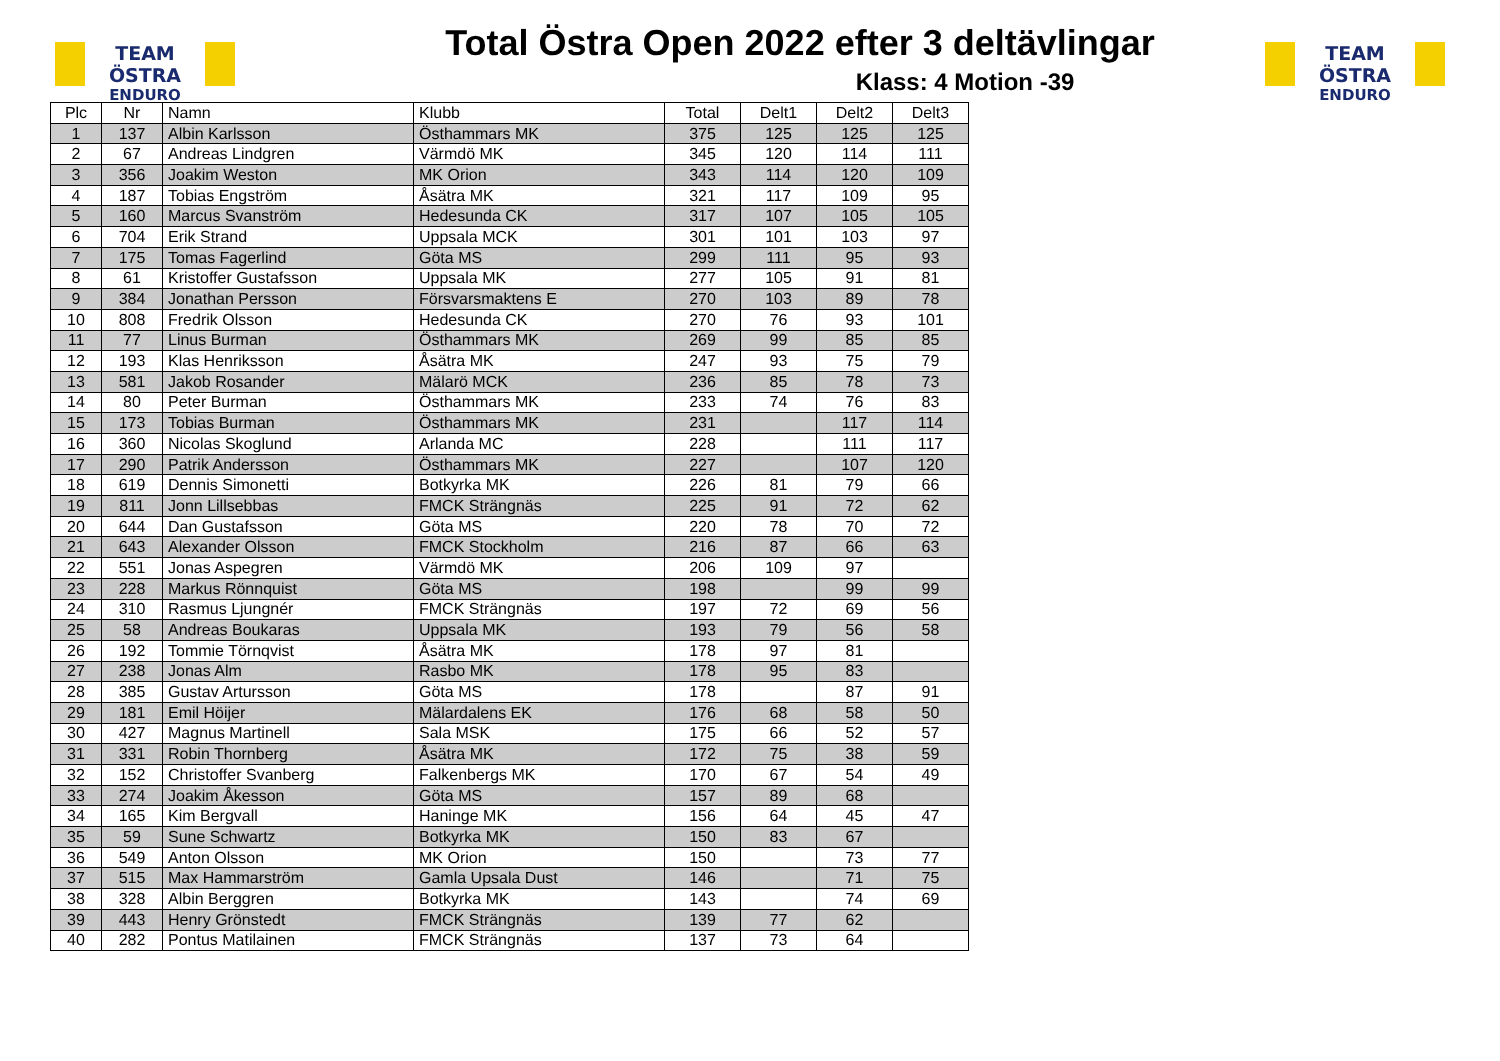TEAM ÖSTRA
ENDURO
Total Östra Open 2022 efter 3 deltävlingar
Klass: 4 Motion -39
TEAM ÖSTRA
ENDURO
| Plc | Nr | Namn | Klubb | Total | Delt1 | Delt2 | Delt3 |
| --- | --- | --- | --- | --- | --- | --- | --- |
| 1 | 137 | Albin Karlsson | Östhammars MK | 375 | 125 | 125 | 125 |
| 2 | 67 | Andreas Lindgren | Värmdö MK | 345 | 120 | 114 | 111 |
| 3 | 356 | Joakim Weston | MK Orion | 343 | 114 | 120 | 109 |
| 4 | 187 | Tobias Engström | Åsätra MK | 321 | 117 | 109 | 95 |
| 5 | 160 | Marcus Svanström | Hedesunda CK | 317 | 107 | 105 | 105 |
| 6 | 704 | Erik Strand | Uppsala MCK | 301 | 101 | 103 | 97 |
| 7 | 175 | Tomas Fagerlind | Göta MS | 299 | 111 | 95 | 93 |
| 8 | 61 | Kristoffer Gustafsson | Uppsala MK | 277 | 105 | 91 | 81 |
| 9 | 384 | Jonathan Persson | Försvarsmaktens E | 270 | 103 | 89 | 78 |
| 10 | 808 | Fredrik Olsson | Hedesunda CK | 270 | 76 | 93 | 101 |
| 11 | 77 | Linus Burman | Östhammars MK | 269 | 99 | 85 | 85 |
| 12 | 193 | Klas Henriksson | Åsätra MK | 247 | 93 | 75 | 79 |
| 13 | 581 | Jakob Rosander | Mälarö MCK | 236 | 85 | 78 | 73 |
| 14 | 80 | Peter Burman | Östhammars MK | 233 | 74 | 76 | 83 |
| 15 | 173 | Tobias Burman | Östhammars MK | 231 | | 117 | 114 |
| 16 | 360 | Nicolas Skoglund | Arlanda MC | 228 | | 111 | 117 |
| 17 | 290 | Patrik Andersson | Östhammars MK | 227 | | 107 | 120 |
| 18 | 619 | Dennis Simonetti | Botkyrka MK | 226 | 81 | 79 | 66 |
| 19 | 811 | Jonn Lillsebbas | FMCK Strängnäs | 225 | 91 | 72 | 62 |
| 20 | 644 | Dan Gustafsson | Göta MS | 220 | 78 | 70 | 72 |
| 21 | 643 | Alexander Olsson | FMCK Stockholm | 216 | 87 | 66 | 63 |
| 22 | 551 | Jonas Aspegren | Värmdö MK | 206 | 109 | 97 | |
| 23 | 228 | Markus Rönnquist | Göta MS | 198 | | 99 | 99 |
| 24 | 310 | Rasmus Ljungnér | FMCK Strängnäs | 197 | 72 | 69 | 56 |
| 25 | 58 | Andreas Boukaras | Uppsala MK | 193 | 79 | 56 | 58 |
| 26 | 192 | Tommie Törnqvist | Åsätra MK | 178 | 97 | 81 | |
| 27 | 238 | Jonas Alm | Rasbo MK | 178 | 95 | 83 | |
| 28 | 385 | Gustav Artursson | Göta MS | 178 | | 87 | 91 |
| 29 | 181 | Emil Höijer | Mälardalens EK | 176 | 68 | 58 | 50 |
| 30 | 427 | Magnus Martinell | Sala MSK | 175 | 66 | 52 | 57 |
| 31 | 331 | Robin Thornberg | Åsätra MK | 172 | 75 | 38 | 59 |
| 32 | 152 | Christoffer Svanberg | Falkenbergs MK | 170 | 67 | 54 | 49 |
| 33 | 274 | Joakim Åkesson | Göta MS | 157 | 89 | 68 | |
| 34 | 165 | Kim Bergvall | Haninge MK | 156 | 64 | 45 | 47 |
| 35 | 59 | Sune Schwartz | Botkyrka MK | 150 | 83 | 67 | |
| 36 | 549 | Anton Olsson | MK Orion | 150 | | 73 | 77 |
| 37 | 515 | Max Hammarström | Gamla Upsala Dust | 146 | | 71 | 75 |
| 38 | 328 | Albin Berggren | Botkyrka MK | 143 | | 74 | 69 |
| 39 | 443 | Henry Grönstedt | FMCK Strängnäs | 139 | 77 | 62 | |
| 40 | 282 | Pontus Matilainen | FMCK Strängnäs | 137 | 73 | 64 | |